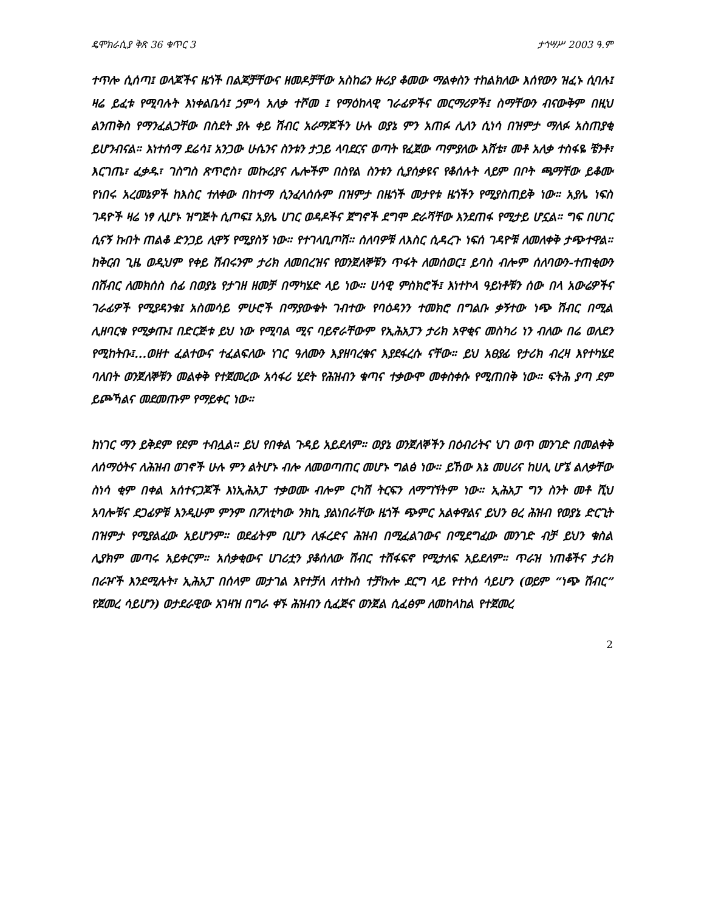ዴሞክራሲያ ቅጽ 36 ቁጥር 3 ታኅሣሥ 2003 ዓ.ም
ተጥሎ ሲሰጣ፤ ወላጆችና ዜጎች በልጆቻቸውና ዘመዶቻቸው አስከሬን ዙሪያ ቆመው ማልቀስን ተከልክለው እሰየውን ዝፈኑ ሲባሉ፤ ዛሬ ይፈቱ የሚባሉት እነቀልቤሳ፤ ኃምሳ አለቃ ተሾመ ፤ የማዕከላዊ ገራፊዎችና መርማሪዎች፤ ስማቸውን ብናውቅም በዚህ ልንጠቅስ የማንፈልጋቸው በስደት ያሉ ቀይ ሽብር አራማጆችን ሁሉ ወያኔ ምን አጠፉ ሊለን ሲነሳ በዝምታ ማለፉ አስጠያቂ ይሆንብናል። እነተሰማ ደሬሳ፤ አንጋው ሁሴንና ስንቱን ታጋይ ላባደርና ወጣት የፈጀው ጣምያለው እሸቴ፣ መቶ አለቃ ተስፋዬ ቼንቶ፣ እርገጤ፣ ፈቃዱ፣ ገስግስ ጽጥሮስ፣ መኩሪያና ሌሎችም በስየል ስንቱን ሲያሰቃዩና የቆሰሉት ላይም በቦት ጫማቸው ይቆሙ የነበሩ አረመኔዎች ከእስር ተለቀው በከተማ ሲንፈላሰሱም በዝምታ በዜጎች መታየቱ ዜጎችን የሚያስጠይቅ ነው። አያሌ ነፍስ ገዳዮች ዛሬ ነፃ ሊሆኑ ዝግጅት ሲጦፍ፤ አያሌ ሀገር ወዳዶችና ጀግኖች ደግሞ ድራሻቸው እንደጠፋ የሚታይ ሆኗል። ግፍ በሀገር ሲናኝ ኩበት ጠልቆ ድንጋይ ሊዋኝ የሚያስኝ ነው። የተገላቢጦሽ። ሰለባዎቹ ለእስር ሲዳረጉ ነፍሰ ገዳዮቹ ለመለቀቅ ታጭተዋል። ከቅርብ ጊዜ ወዲህም የቀይ ሽብሩንም ታሪክ ለመበረዝና የወንጀለኞቹን ጥፋት ለመሰወር፤ ይባስ ብሎም ሰለባውን-ተጠቂውን በሽብር ለመክሰስ ሰፊ በወያኔ የታገዘ ዘመቻ በማካሄድ ላይ ነው። ሀሳዊ ምስክሮች፤ እነተኮላ ዓይነቶቹን ሰው በላ አውሬዎችና ገራፊዎች የሚያዳንቁ፤ አስመሳይ ምሁሮች በማያውቁት ገብተው የባዕዳንን ተመክሮ በግልቡ ቃኝተው ነጭ ሽብር በሚል ሊዘባርቁ የሚቃጡ፤ በድርጅቱ ይህ ነው የሚባል ሚና ባይኖራቸውም የኢሕአፓን ታሪክ አዋቂና መስካሪ ነን ብለው በሬ ወለደን የሚከትቡ፤...ወዘተ ፈልተውና ተፈልፍለው ነገር ዓለሙን እያዘባረቁና እያደፋረሱ ናቸው። ይህ አፀያፊ የታሪክ ብረዛ እየተካሄደ ባለበት ወንጀለኞቹን መልቀቅ የተጀመረው አሳፋሪ ሂደት የሕዝብን ቁጣና ተቃውሞ መቀስቀሱ የሚጠበቅ ነው። ፍትሕ ያጣ ደም ይጮኻልና መደመጡም የማይቀር ነው።
ከነገር ማን ይቅደም የደም ተብሏል። ይህ የበቀል ጉዳይ አይደለም። ወያኔ ወንጀለኞችን በዕብሪትና ህገ ወጥ መንገድ በመልቀቅ ለሰማዕትና ለሕዝብ ወገኖች ሁሉ ምን ልትሆኑ ብሎ ለመወጣጠር መሆኑ ግልፅ ነው። ይኸው እኔ መሀሪና ከሀሊ ሆኜ ልለቃቸው ስነሳ ቂም በቀል አሰተናጋጆች እነኢሕአፓ ተቃወሙ ብሎም ርካሽ ትርፍን ለማግኘትም ነው። ኢሕአፓ ግን ስንት መቶ ሺህ አባሎቹና ደጋፊዎቹ እንዲሁም ምንም በፖለቲካው ንክኪ ያልነበራቸው ዜጎች ጭምር አልቀዋልና ይህን ፀረ ሕዝብ የወያኔ ድርጊት በዝምታ የሚያልፈው አይሆንም። ወደፊትም ቢሆን ሊፋረድና ሕዝብ በሚፈልገውና በሚደግፈው መንገድ ብቻ ይህን ቁስል ሊያክም መጣሩ አይቀርም። አሰቃቂውና ሀገሪቷን ያቆሰለው ሽብር ተሸፋፍኖ የሚታለፍ አይደለም። ጥራዝ ነጠቆችና ታሪክ በራዦች እንደሚሉት፣ ኢሕአፓ በሰላም መታገል እየተቻለ ለተኩስ ተቻኩሎ ደርግ ላይ የተኮሰ ሳይሆን (ወይም “ነጭ ሽብር” የጀመረ ሳይሆን) ወታደራዊው አገዛዝ በግራ ቀኙ ሕዝብን ሲፈጅና ወንጀል ሲፈፅም ለመከላከል የተጀመረ
2